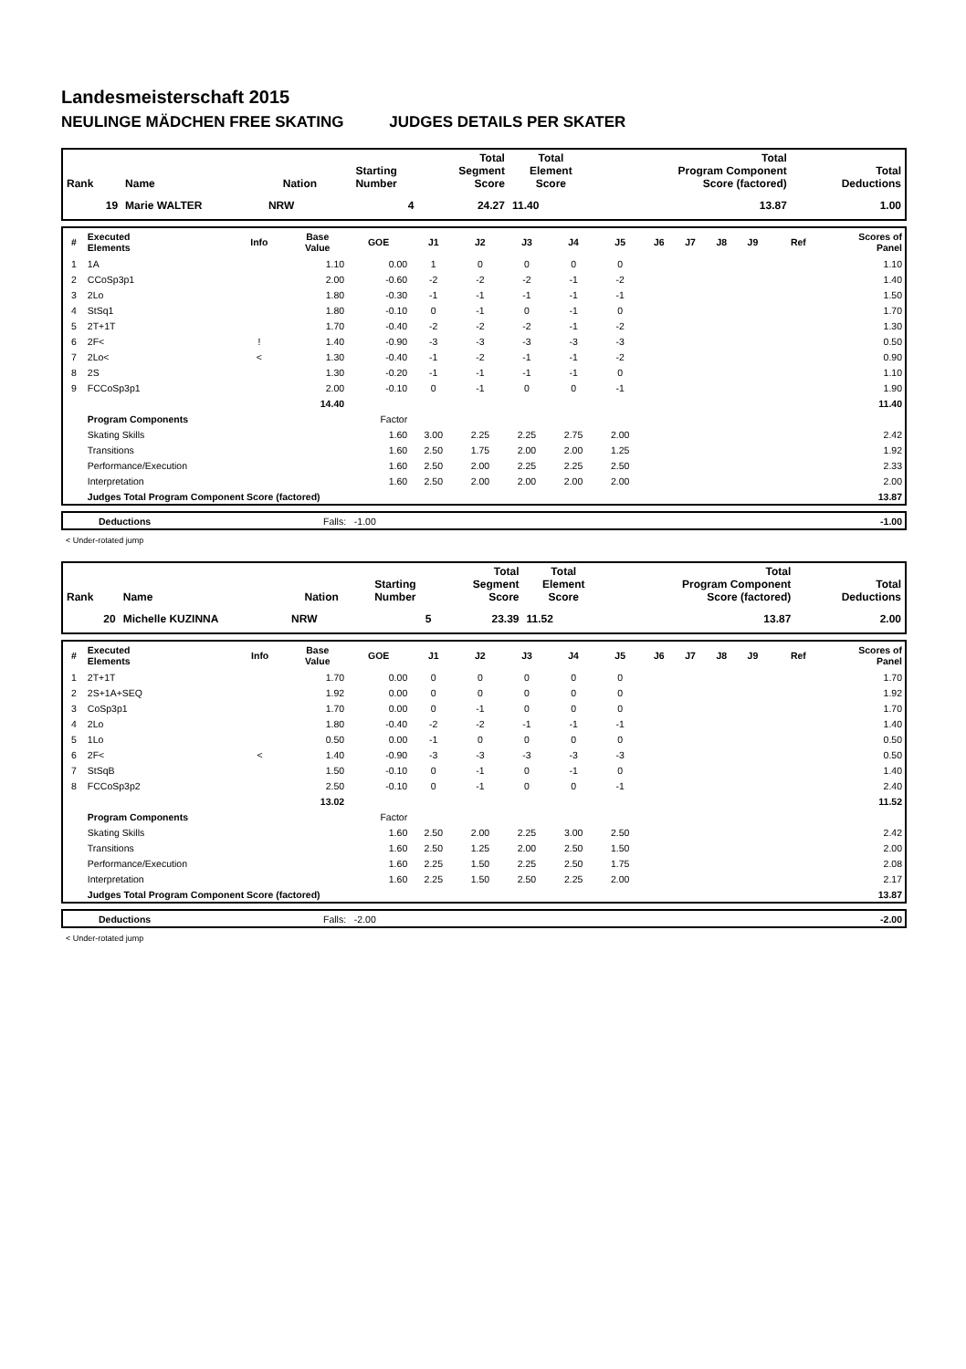Landesmeisterschaft 2015
NEULINGE MÄDCHEN FREE SKATING JUDGES DETAILS PER SKATER
| Rank | Name | Nation | Starting Number | Total Segment Score | Total Element Score | Total Program Component Score (factored) | Total Deductions |
| --- | --- | --- | --- | --- | --- | --- | --- |
| 19 | Marie WALTER | NRW | 4 | 24.27 | 11.40 | 13.87 | 1.00 |
| # | Executed Elements | Info | Base Value | GOE | J1 | J2 | J3 | J4 | J5 | J6 | J7 | J8 | J9 | Ref | Scores of Panel |
| --- | --- | --- | --- | --- | --- | --- | --- | --- | --- | --- | --- | --- | --- | --- | --- |
| 1 | 1A | | 1.10 | 0.00 | 1 | 0 | 0 | 0 | 0 | | | | | | 1.10 |
| 2 | CCoSp3p1 | | 2.00 | -0.60 | -2 | -2 | -2 | -1 | -2 | | | | | | 1.40 |
| 3 | 2Lo | | 1.80 | -0.30 | -1 | -1 | -1 | -1 | -1 | | | | | | 1.50 |
| 4 | StSq1 | | 1.80 | -0.10 | 0 | -1 | 0 | -1 | 0 | | | | | | 1.70 |
| 5 | 2T+1T | | 1.70 | -0.40 | -2 | -2 | -2 | -1 | -2 | | | | | | 1.30 |
| 6 | 2F< | ! | 1.40 | -0.90 | -3 | -3 | -3 | -3 | -3 | | | | | | 0.50 |
| 7 | 2Lo< | < | 1.30 | -0.40 | -1 | -2 | -1 | -1 | -2 | | | | | | 0.90 |
| 8 | 2S | | 1.30 | -0.20 | -1 | -1 | -1 | -1 | 0 | | | | | | 1.10 |
| 9 | FCCoSp3p1 | | 2.00 | -0.10 | 0 | -1 | 0 | 0 | -1 | | | | | | 1.90 |
| | | | 14.40 | | | | | | | | | | | | 11.40 |
| | Program Components | | | Factor | | | | | | | | | | | |
| | Skating Skills | | | 1.60 | 3.00 | 2.25 | 2.25 | 2.75 | 2.00 | | | | | | 2.42 |
| | Transitions | | | 1.60 | 2.50 | 1.75 | 2.00 | 2.00 | 1.25 | | | | | | 1.92 |
| | Performance/Execution | | | 1.60 | 2.50 | 2.00 | 2.25 | 2.25 | 2.50 | | | | | | 2.33 |
| | Interpretation | | | 1.60 | 2.50 | 2.00 | 2.00 | 2.00 | 2.00 | | | | | | 2.00 |
| | Judges Total Program Component Score (factored) | | | | | | | | | | | | | | 13.87 |
| | Deductions | Falls: -1.00 | -1.00 |
< Under-rotated jump
| Rank | Name | Nation | Starting Number | Total Segment Score | Total Element Score | Total Program Component Score (factored) | Total Deductions |
| --- | --- | --- | --- | --- | --- | --- | --- |
| 20 | Michelle KUZINNA | NRW | 5 | 23.39 | 11.52 | 13.87 | 2.00 |
| # | Executed Elements | Info | Base Value | GOE | J1 | J2 | J3 | J4 | J5 | J6 | J7 | J8 | J9 | Ref | Scores of Panel |
| --- | --- | --- | --- | --- | --- | --- | --- | --- | --- | --- | --- | --- | --- | --- | --- |
| 1 | 2T+1T | | 1.70 | 0.00 | 0 | 0 | 0 | 0 | 0 | | | | | | 1.70 |
| 2 | 2S+1A+SEQ | | 1.92 | 0.00 | 0 | 0 | 0 | 0 | 0 | | | | | | 1.92 |
| 3 | CoSp3p1 | | 1.70 | 0.00 | 0 | -1 | 0 | 0 | 0 | | | | | | 1.70 |
| 4 | 2Lo | | 1.80 | -0.40 | -2 | -2 | -1 | -1 | -1 | | | | | | 1.40 |
| 5 | 1Lo | | 0.50 | 0.00 | -1 | 0 | 0 | 0 | 0 | | | | | | 0.50 |
| 6 | 2F< | < | 1.40 | -0.90 | -3 | -3 | -3 | -3 | -3 | | | | | | 0.50 |
| 7 | StSqB | | 1.50 | -0.10 | 0 | -1 | 0 | -1 | 0 | | | | | | 1.40 |
| 8 | FCCoSp3p2 | | 2.50 | -0.10 | 0 | -1 | 0 | 0 | -1 | | | | | | 2.40 |
| | | | 13.02 | | | | | | | | | | | | 11.52 |
| | Program Components | | | Factor | | | | | | | | | | | |
| | Skating Skills | | | 1.60 | 2.50 | 2.00 | 2.25 | 3.00 | 2.50 | | | | | | 2.42 |
| | Transitions | | | 1.60 | 2.50 | 1.25 | 2.00 | 2.50 | 1.50 | | | | | | 2.00 |
| | Performance/Execution | | | 1.60 | 2.25 | 1.50 | 2.25 | 2.50 | 1.75 | | | | | | 2.08 |
| | Interpretation | | | 1.60 | 2.25 | 1.50 | 2.50 | 2.25 | 2.00 | | | | | | 2.17 |
| | Judges Total Program Component Score (factored) | | | | | | | | | | | | | | 13.87 |
| | Deductions | Falls: -2.00 | -2.00 |
< Under-rotated jump